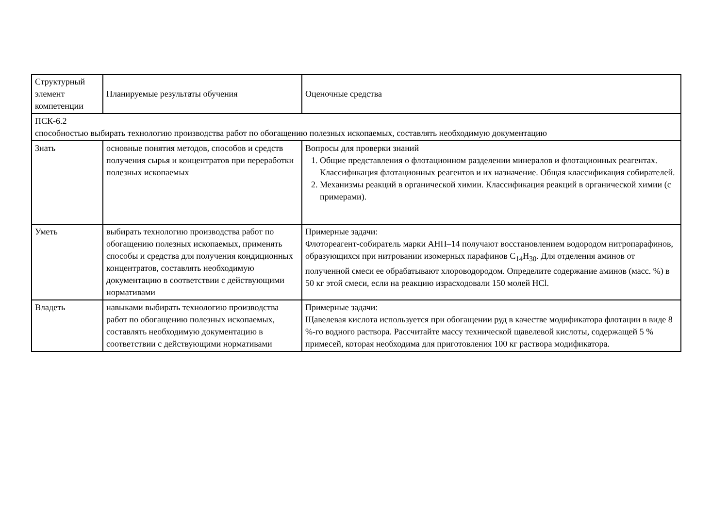| Структурный элемент компетенции | Планируемые результаты обучения | Оценочные средства |
| ПСК-6.2 способностью выбирать технологию производства работ по обогащению полезных ископаемых, составлять необходимую документацию | | |
| Знать | основные понятия методов, способов и средств получения сырья и концентратов при переработки полезных ископаемых | Вопросы для проверки знаний 1. Общие представления о флотационном разделении минералов и флотационных реагентах. Классификация флотационных реагентов и их назначение. Общая классификация собирателей. 2. Механизмы реакций в органической химии. Классификация реакций в органической химии (с примерами). |
| Уметь | выбирать технологию производства работ по обогащению полезных ископаемых, применять способы и средства для получения кондиционных концентратов, составлять необходимую документацию в соответствии с действующими нормативами | Примерные задачи: Флотореагент-собиратель марки АНП–14 получают восстановлением водородом нитропарафинов, образующихся при нитровании изомерных парафинов C<sub>14</sub>H<sub>30</sub>. Для отделения аминов от полученной смеси ее обрабатывают хлороводородом. Определите содержание аминов (масс. %) в 50 кг этой смеси, если на реакцию израсходовали 150 молей HCl. |
| Владеть | навыками выбирать технологию производства работ по обогащению полезных ископаемых, составлять необходимую документацию в соответствии с действующими нормативами | Примерные задачи: Щавелевая кислота используется при обогащении руд в качестве модификатора флотации в виде 8 %-го водного раствора. Рассчитайте массу технической щавелевой кислоты, содержащей 5 % примесей, которая необходима для приготовления 100 кг раствора модификатора. |